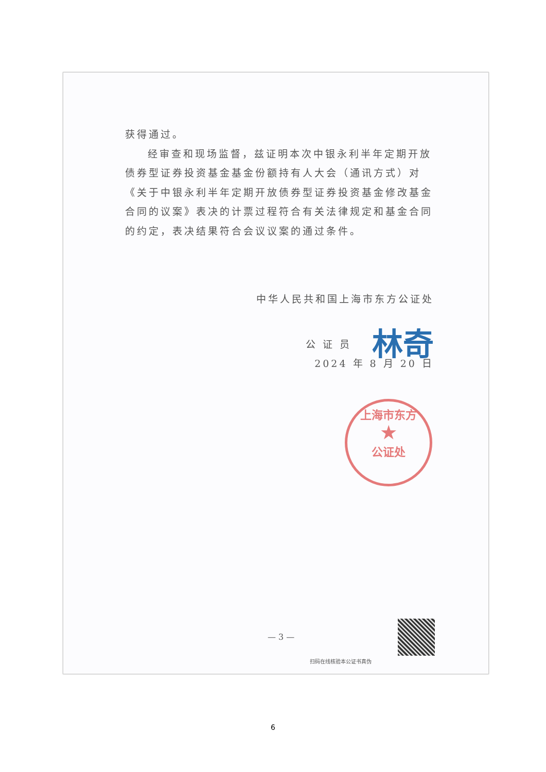获得通过。
经审查和现场监督，兹证明本次中银永利半年定期开放债券型证券投资基金基金份额持有人大会（通讯方式）对《关于中银永利半年定期开放债券型证券投资基金修改基金合同的议案》表决的计票过程符合有关法律规定和基金合同的约定，表决结果符合会议议案的通过条件。
中华人民共和国上海市东方公证处
公 证 员 林奇
2024 年 8 月 20 日
上海市东方
★
公证处
— 3 —
扫码在线核验本公证书真伪
6